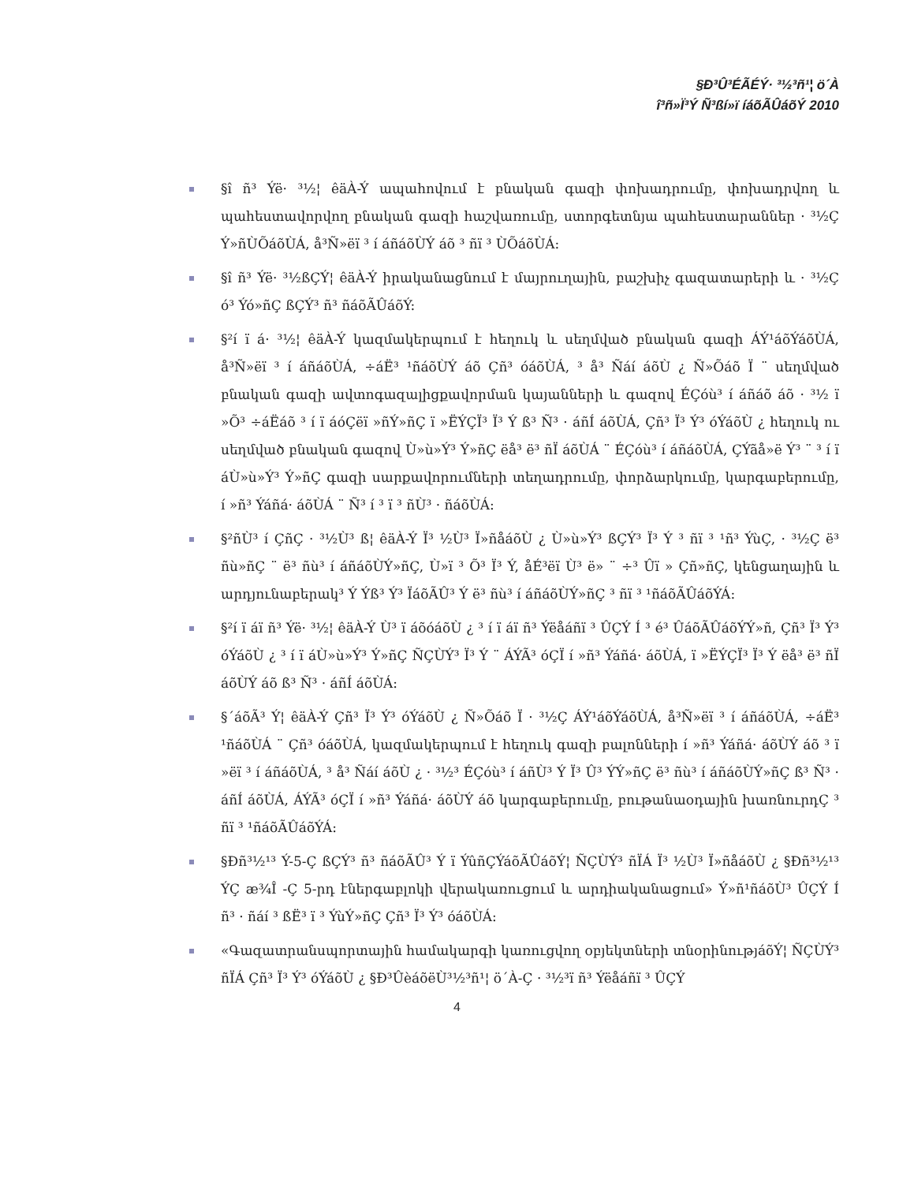§Ð³Û³ÉÃÉÝ· ³½³ñ¹¦ ö´À
î³ñ»Ï³Ý Ñ³ßí»ï íáõÃÛáõÝ 2010
§î ñ³ Ýë· ³½¦ êäÀ-Ý ապահովում է բնական գազի փոխադրումը, փոխադրվող և պահեստավորվող բնական գազի հաշվառումը, ստորգետնյա պահեստարաններ · ³½Ç Ý»ñÙÕáõÙÁ, å³Ñ»ëï ³ í áñáõÙÝ áõ ³ ñï ³ ÙÕáõÙÁ:
§î ñ³ Ýë· ³½ßÇÝ¦ êäÀ-Ý իրականացնում է մայրուղային, բաշխիչ գազատարերի և · ³½Ç ó³ Ýó»ñÇ ßÇÝ³ ñ³ ñáõÃÛáõÝ:
§²í ï á· ³½¦ êäÀ-Ý կազմակերպում է հեղուկ և սեղմված բնական գազի ÁÝ¹áõÝáõÙÁ, å³Ñ»ëï ³ í áñáõÙÁ, ÷áË³ ¹ñáõÙÝ áõ Çñ³ óáõÙÁ, ³ å³ Ñáí áõÙ ¿ Ñ»Õáõ Ï ¨ սեղմված բնական գազի ավտոգազալիցքավորման կայանների և գազով ÉÇóù³ í áñáõ áõ · ³½ ï »Õ³ ÷áËáõ ³ í ï áóÇëï »ñÝ»ñÇ ï »ËÝÇÏ³ Ï³ Ý ß³ Ñ³ · áñÍ áõÙÁ, Çñ³ Ï³ Ý³ óÝáõÙ ¿ հեղուկ ու սեղմված բնական գազով Ù»ù»Ý³ Ý»ñÇ ëå³ ë³ ñÏ áõÙÁ ¨ ÉÇóù³ í áñáõÙÁ, ÇÝãå»ë Ý³ ¨ ³ í ï áÙ»ù»Ý³ Ý»ñÇ գազի սարքավորումների տեղադրումը, փորձարկումը, կարգաբերումը, í »ñ³ Ýáñá· áõÙÁ ¨ Ñ³ í ³ ï ³ ñÙ³ · ñáõÙÁ:
§²ñÙ³ í ÇñÇ · ³½Ù³ ß¦ êäÀ-Ý Ï³ ½Ù³ Ï»ñåáõÙ ¿ Ù»ù»Ý³ ßÇÝ³ Ï³ Ý ³ ñï ³ ¹ñ³ ÝùÇ, · ³½Ç ë³ ñù»ñÇ ¨ ë³ ñù³ í áñáõÙÝ»ñÇ, Ù»ï ³ Õ³ Ï³ Ý, åÉ³ëï Ù³ ë» ¨ ÷³ Ûï » Çñ»ñÇ, կենցաղային և արդյունաբերակ³ Ý Ýß³ Ý³ ÏáõÃÛ³ Ý ë³ ñù³ í áñáõÙÝ»ñÇ ³ ñï ³ ¹ñáõÃÛáõÝÁ:
§²í ï áï ñ³ Ýë· ³½¦ êäÀ-Ý Ù³ ï áõóáõÙ ¿ ³ í ï áï ñ³ Ýëåáñï ³ ÛÇÝ Í ³ é³ ÛáõÃÛáõÝÝ»ñ, Çñ³ Ï³ Ý³ óÝáõÙ ¿ ³ í ï áÙ»ù»Ý³ Ý»ñÇ ÑÇÙÝ³ Ï³ Ý ¨ ÁÝÃ³ óÇÏ í »ñ³ Ýáñá· áõÙÁ, ï »ËÝÇÏ³ Ï³ Ý ëå³ ë³ ñÏ áõÙÝ áõ ß³ Ñ³ · áñÍ áõÙÁ:
§´áõÃ³ Ý¦ êäÀ-Ý Çñ³ Ï³ Ý³ óÝáõÙ ¿ Ñ»Õáõ Ï · ³½Ç ÁÝ¹áõÝáõÙÁ, å³Ñ»ëï ³ í áñáõÙÁ, ÷áË³ ¹ñáõÙÁ ¨ Çñ³ óáõÙÁ, կազմակերպում է հեղուկ գազի բալոնների í »ñ³ Ýáñá· áõÙÝ áõ ³ ï »ëï ³ í áñáõÙÁ, ³ å³ Ñáí áõÙ ¿ · ³½³ ÉÇóù³ í áñÙ³ Ý Ï³ Û³ ÝÝ»ñÇ ë³ ñù³ í áñáõÙÝ»ñÇ ß³ Ñ³ · áñÍ áõÙÁ, ÁÝÃ³ óÇÏ í »ñ³ Ýáñá· áõÙÝ áõ կարգաբերումը, բութանաօդային խառնուրդÇ ³ ñï ³ ¹ñáõÃÛáõÝÁ:
§Ðñ³½¹³ Ý-5-Ç ßÇÝ³ ñ³ ñáõÃÛ³ Ý ï ÝûñÇÝáõÃÛáõÝ¦ ÑÇÙÝ³ ñÏÁ Ï³ ½Ù³ Ï»ñåáõÙ ¿ §Ðñ³½¹³ ÝÇ æ¾Î -Ç 5-րդ էներգաբլոկի վերակառուցում և արդիականացում» Ý»ñ¹ñáõÙ³ ÛÇÝ Í ñ³ · ñáí ³ ßË³ ï ³ ÝùÝ»ñÇ Çñ³ Ï³ Ý³ óáõÙÁ:
«Գազատրանսպորտային համակարգի կառուցվող օբյեկտների տնօրինությáõÝ¦ ÑÇÙÝ³ ñÏÁ Çñ³ Ï³ Ý³ óÝáõÙ ¿ §Ð³ÛèáõëÙ³½³ñ¹¦ ö´À-Ç · ³½³ï ñ³ Ýëåáñï ³ ÛÇÝ
4